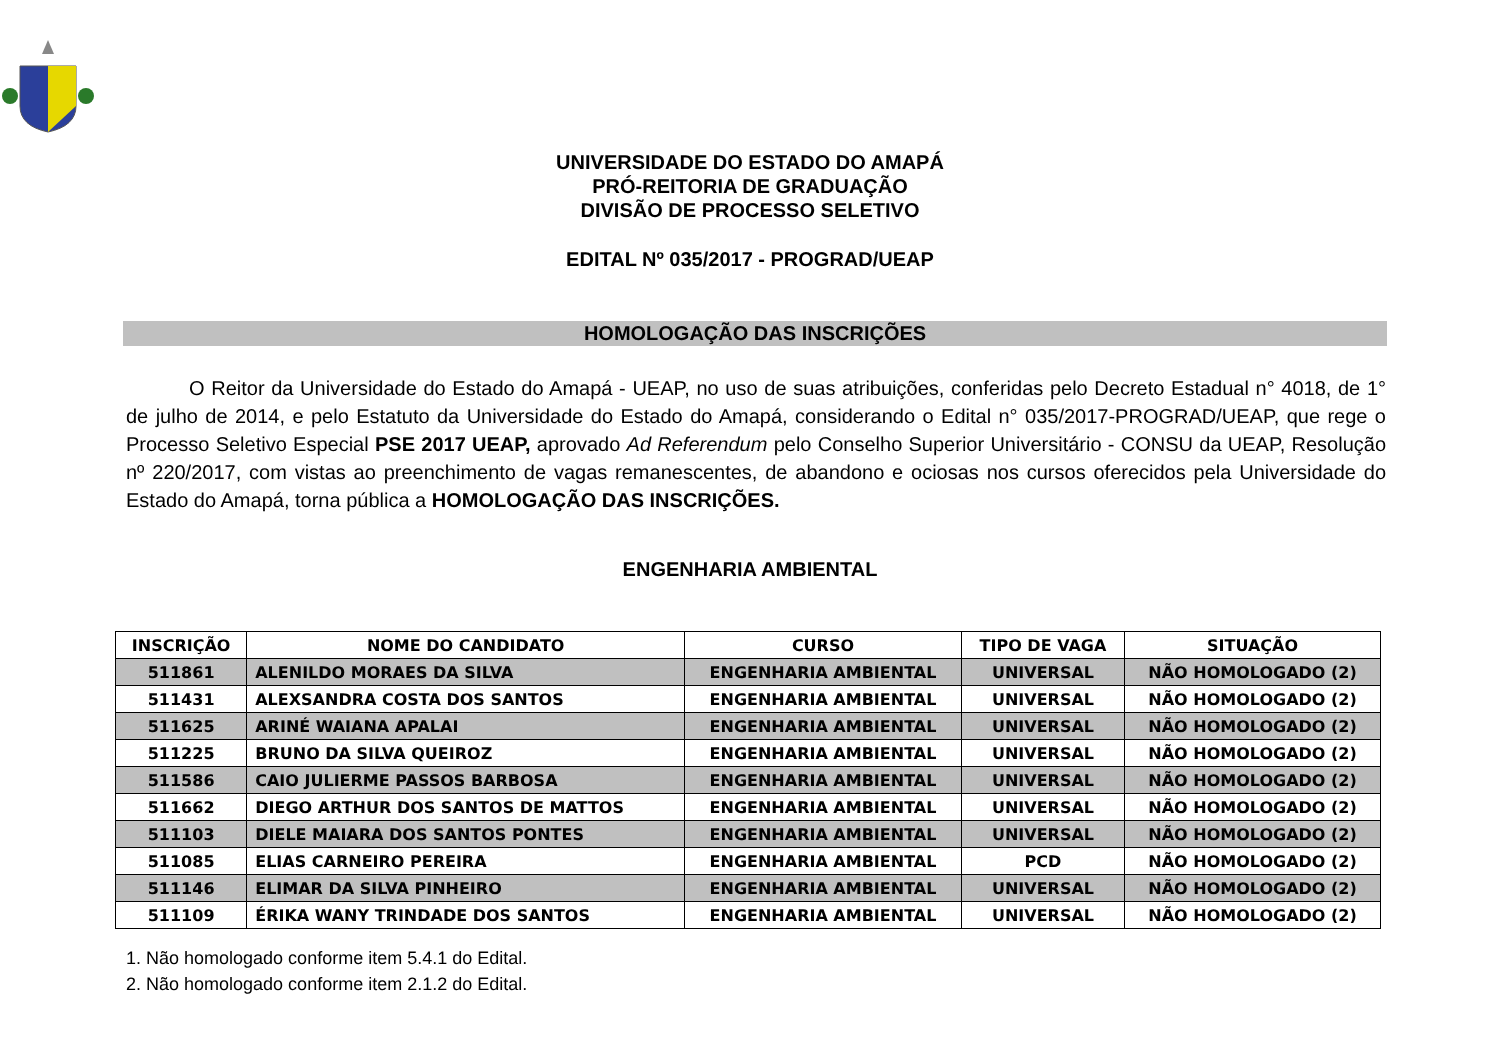UNIVERSIDADE DO ESTADO DO AMAPÁ
PRÓ-REITORIA DE GRADUAÇÃO
DIVISÃO DE PROCESSO SELETIVO
EDITAL Nº 035/2017 - PROGRAD/UEAP
HOMOLOGAÇÃO DAS INSCRIÇÕES
O Reitor da Universidade do Estado do Amapá - UEAP, no uso de suas atribuições, conferidas pelo Decreto Estadual n° 4018, de 1° de julho de 2014, e pelo Estatuto da Universidade do Estado do Amapá, considerando o Edital n° 035/2017-PROGRAD/UEAP, que rege o Processo Seletivo Especial PSE 2017 UEAP, aprovado Ad Referendum pelo Conselho Superior Universitário - CONSU da UEAP, Resolução nº 220/2017, com vistas ao preenchimento de vagas remanescentes, de abandono e ociosas nos cursos oferecidos pela Universidade do Estado do Amapá, torna pública a HOMOLOGAÇÃO DAS INSCRIÇÕES.
ENGENHARIA AMBIENTAL
| INSCRIÇÃO | NOME DO CANDIDATO | CURSO | TIPO DE VAGA | SITUAÇÃO |
| --- | --- | --- | --- | --- |
| 511861 | ALENILDO MORAES DA SILVA | ENGENHARIA AMBIENTAL | UNIVERSAL | NÃO HOMOLOGADO (2) |
| 511431 | ALEXSANDRA COSTA DOS SANTOS | ENGENHARIA AMBIENTAL | UNIVERSAL | NÃO HOMOLOGADO (2) |
| 511625 | ARINÉ WAIANA APALAI | ENGENHARIA AMBIENTAL | UNIVERSAL | NÃO HOMOLOGADO (2) |
| 511225 | BRUNO DA SILVA QUEIROZ | ENGENHARIA AMBIENTAL | UNIVERSAL | NÃO HOMOLOGADO (2) |
| 511586 | CAIO JULIERME PASSOS BARBOSA | ENGENHARIA AMBIENTAL | UNIVERSAL | NÃO HOMOLOGADO (2) |
| 511662 | DIEGO ARTHUR DOS SANTOS DE MATTOS | ENGENHARIA AMBIENTAL | UNIVERSAL | NÃO HOMOLOGADO (2) |
| 511103 | DIELE MAIARA DOS SANTOS PONTES | ENGENHARIA AMBIENTAL | UNIVERSAL | NÃO HOMOLOGADO (2) |
| 511085 | ELIAS CARNEIRO PEREIRA | ENGENHARIA AMBIENTAL | PCD | NÃO HOMOLOGADO (2) |
| 511146 | ELIMAR DA SILVA PINHEIRO | ENGENHARIA AMBIENTAL | UNIVERSAL | NÃO HOMOLOGADO (2) |
| 511109 | ÉRIKA WANY TRINDADE DOS SANTOS | ENGENHARIA AMBIENTAL | UNIVERSAL | NÃO HOMOLOGADO (2) |
1. Não homologado conforme item 5.4.1 do Edital.
2. Não homologado conforme item 2.1.2 do Edital.